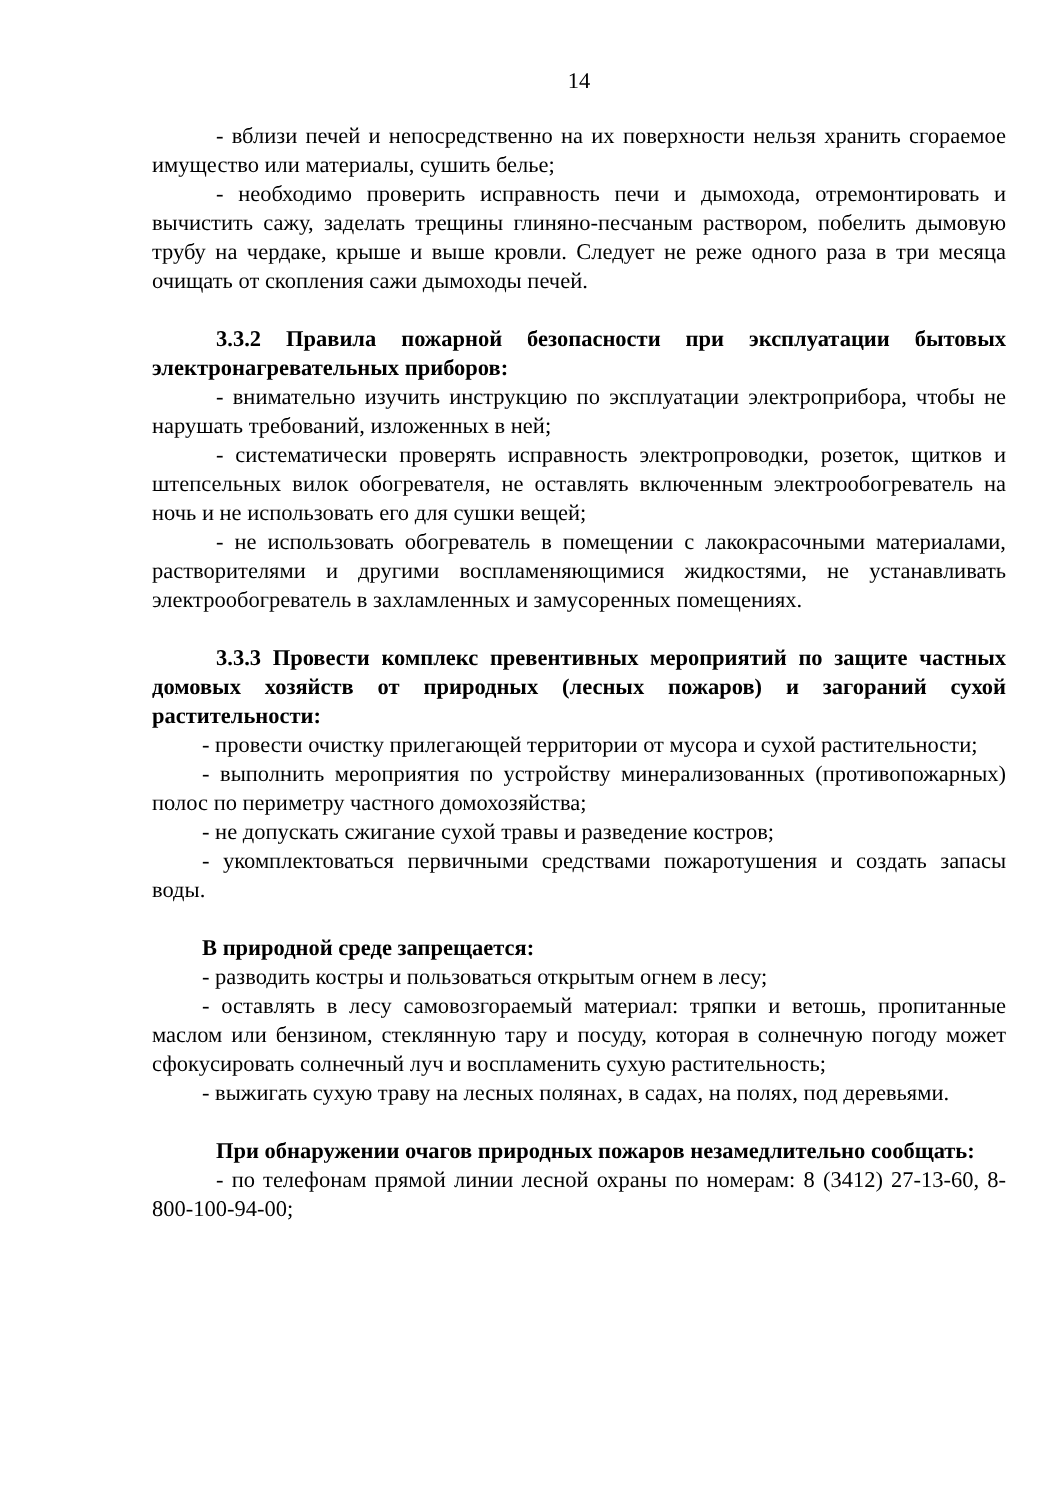14
- вблизи печей и непосредственно на их поверхности нельзя хранить сгораемое имущество или материалы, сушить белье;
- необходимо проверить исправность печи и дымохода, отремонтировать и вычистить сажу, заделать трещины глиняно-песчаным раствором, побелить дымовую трубу на чердаке, крыше и выше кровли. Следует не реже одного раза в три месяца очищать от скопления сажи дымоходы печей.
3.3.2 Правила пожарной безопасности при эксплуатации бытовых электронагревательных приборов:
- внимательно изучить инструкцию по эксплуатации электроприбора, чтобы не нарушать требований, изложенных в ней;
- систематически проверять исправность электропроводки, розеток, щитков и штепсельных вилок обогревателя, не оставлять включенным электрообогреватель на ночь и не использовать его для сушки вещей;
- не использовать обогреватель в помещении с лакокрасочными материалами, растворителями и другими воспламеняющимися жидкостями, не устанавливать электрообогреватель в захламленных и замусоренных помещениях.
3.3.3 Провести комплекс превентивных мероприятий по защите частных домовых хозяйств от природных (лесных пожаров) и загораний сухой растительности:
- провести очистку прилегающей территории от мусора и сухой растительности;
- выполнить мероприятия по устройству минерализованных (противопожарных) полос по периметру частного домохозяйства;
- не допускать сжигание сухой травы и разведение костров;
- укомплектоваться первичными средствами пожаротушения и создать запасы воды.
В природной среде запрещается:
- разводить костры и пользоваться открытым огнем в лесу;
- оставлять в лесу самовозгораемый материал: тряпки и ветошь, пропитанные маслом или бензином, стеклянную тару и посуду, которая в солнечную погоду может сфокусировать солнечный луч и воспламенить сухую растительность;
- выжигать сухую траву на лесных полянах, в садах, на полях, под деревьями.
При обнаружении очагов природных пожаров незамедлительно сообщать:
- по телефонам прямой линии лесной охраны по номерам: 8 (3412) 27-13-60, 8-800-100-94-00;